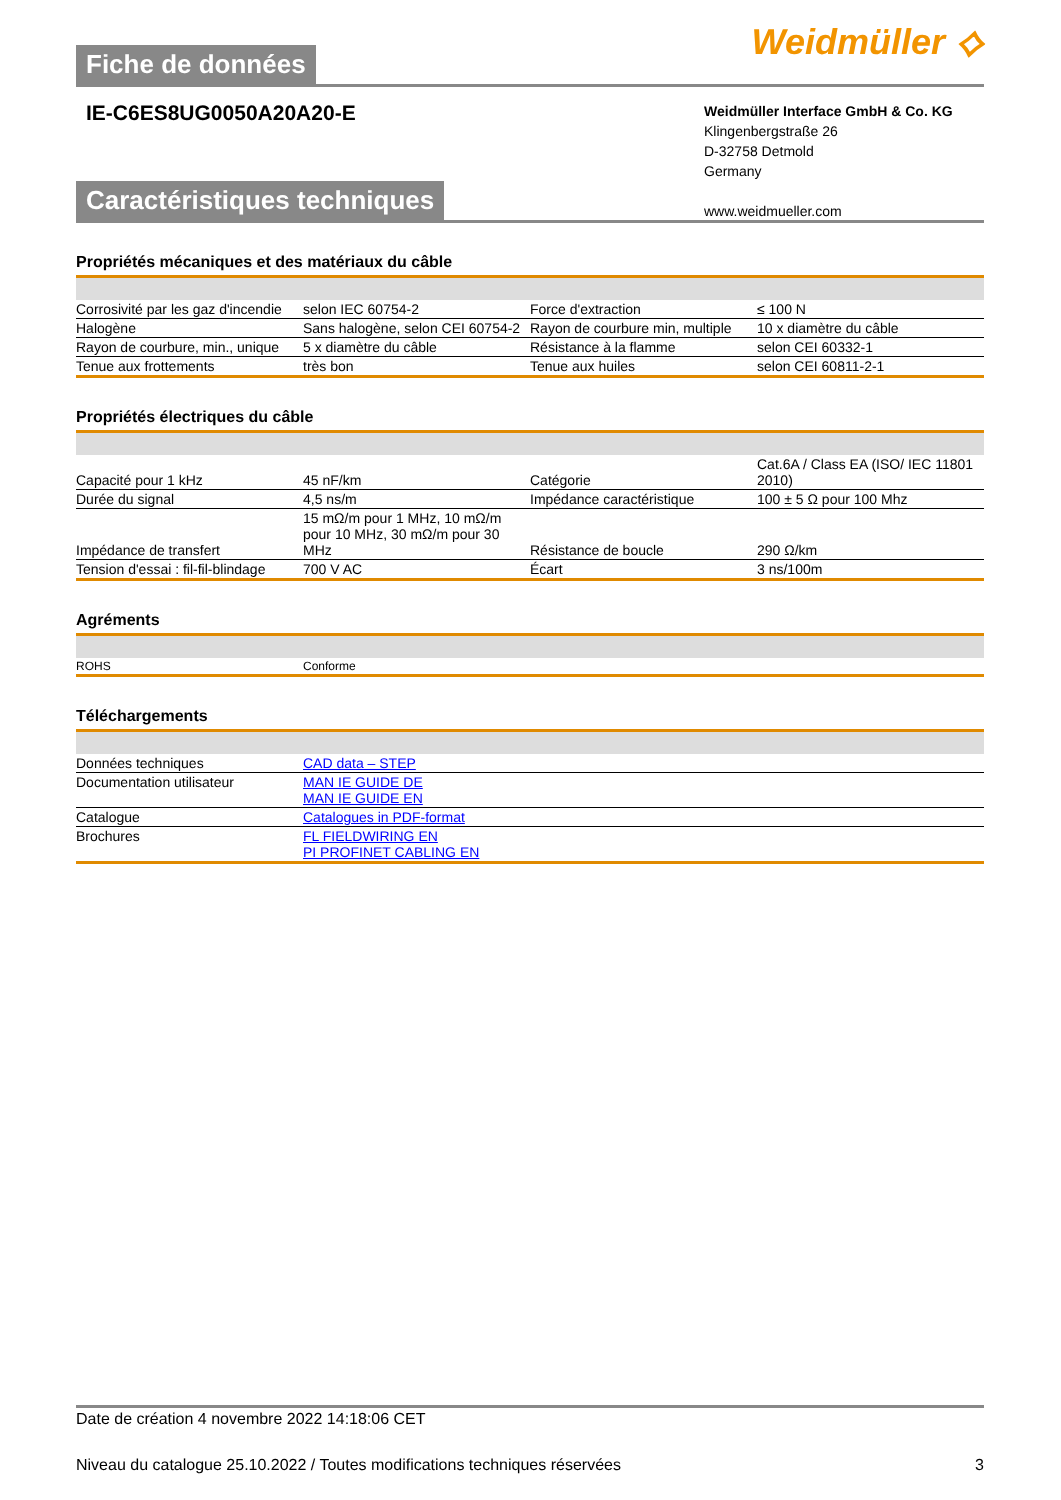Fiche de données
Weidmüller ⟡
IE-C6ES8UG0050A20A20-E
Weidmüller Interface GmbH & Co. KG
Klingenbergstraße 26
D-32758 Detmold
Germany
www.weidmueller.com
Caractéristiques techniques
Propriétés mécaniques et des matériaux du câble
| Corrosivité par les gaz d'incendie | selon IEC 60754-2 | | Force d'extraction | ≤ 100 N |
| Halogène | Sans halogène, selon CEI 60754-2 | | Rayon de courbure min, multiple | 10 x diamètre du câble |
| Rayon de courbure, min., unique | 5 x diamètre du câble | | Résistance à la flamme | selon CEI 60332-1 |
| Tenue aux frottements | très bon | | Tenue aux huiles | selon CEI 60811-2-1 |
Propriétés électriques du câble
| Capacité pour 1 kHz | 45 nF/km | | Catégorie | Cat.6A / Class EA (ISO/ IEC 11801 2010) |
| Durée du signal | 4,5 ns/m | | Impédance caractéristique | 100 ± 5 Ω pour 100 Mhz |
| Impédance de transfert | 15 mΩ/m pour 1 MHz, 10 mΩ/m pour 10 MHz, 30 mΩ/m pour 30 MHz | | Résistance de boucle | 290 Ω/km |
| Tension d'essai : fil-fil-blindage | 700 V AC | | Écart | 3 ns/100m |
Agréments
| ROHS | Conforme |
Téléchargements
| Données techniques | CAD data – STEP |
| Documentation utilisateur | MAN IE GUIDE DE MAN IE GUIDE EN |
| Catalogue | Catalogues in PDF-format |
| Brochures | FL FIELDWIRING EN PI PROFINET CABLING EN |
Date de création 4 novembre 2022 14:18:06 CET
Niveau du catalogue 25.10.2022 / Toutes modifications techniques réservées 3